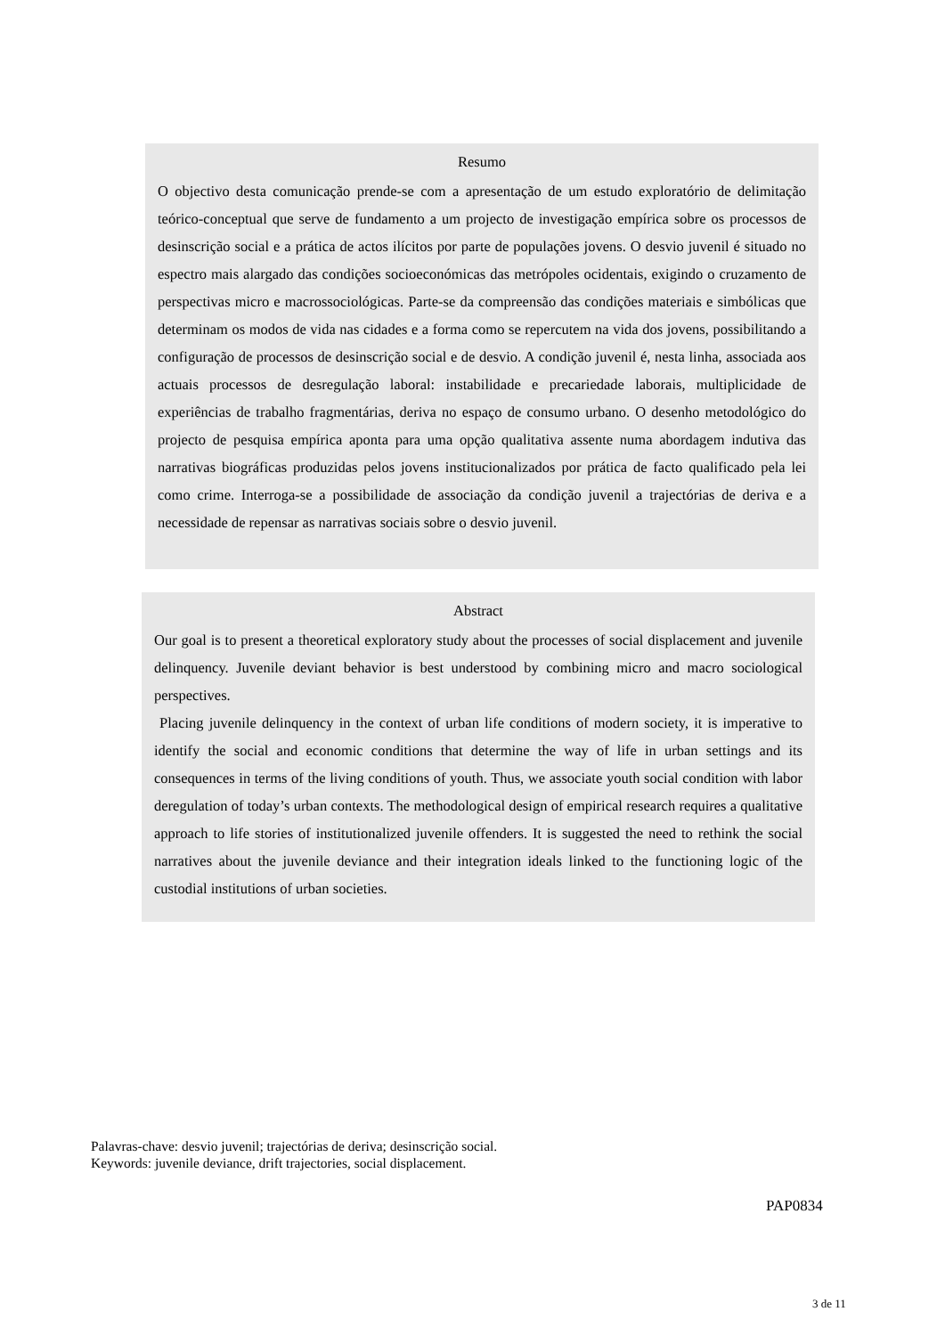Resumo
O objectivo desta comunicação prende-se com a apresentação de um estudo exploratório de delimitação teórico-conceptual que serve de fundamento a um projecto de investigação empírica sobre os processos de desinscrição social e a prática de actos ilícitos por parte de populações jovens. O desvio juvenil é situado no espectro mais alargado das condições socioeconómicas das metrópoles ocidentais, exigindo o cruzamento de perspectivas micro e macrossociológicas. Parte-se da compreensão das condições materiais e simbólicas que determinam os modos de vida nas cidades e a forma como se repercutem na vida dos jovens, possibilitando a configuração de processos de desinscrição social e de desvio. A condição juvenil é, nesta linha, associada aos actuais processos de desregulação laboral: instabilidade e precariedade laborais, multiplicidade de experiências de trabalho fragmentárias, deriva no espaço de consumo urbano. O desenho metodológico do projecto de pesquisa empírica aponta para uma opção qualitativa assente numa abordagem indutiva das narrativas biográficas produzidas pelos jovens institucionalizados por prática de facto qualificado pela lei como crime. Interroga-se a possibilidade de associação da condição juvenil a trajectórias de deriva e a necessidade de repensar as narrativas sociais sobre o desvio juvenil.
Abstract
Our goal is to present a theoretical exploratory study about the processes of social displacement and juvenile delinquency. Juvenile deviant behavior is best understood by combining micro and macro sociological perspectives.
Placing juvenile delinquency in the context of urban life conditions of modern society, it is imperative to identify the social and economic conditions that determine the way of life in urban settings and its consequences in terms of the living conditions of youth. Thus, we associate youth social condition with labor deregulation of today’s urban contexts. The methodological design of empirical research requires a qualitative approach to life stories of institutionalized juvenile offenders. It is suggested the need to rethink the social narratives about the juvenile deviance and their integration ideals linked to the functioning logic of the custodial institutions of urban societies.
Palavras-chave: desvio juvenil; trajectórias de deriva; desinscrição social.
Keywords: juvenile deviance, drift trajectories, social displacement.
PAP0834
3 de 11